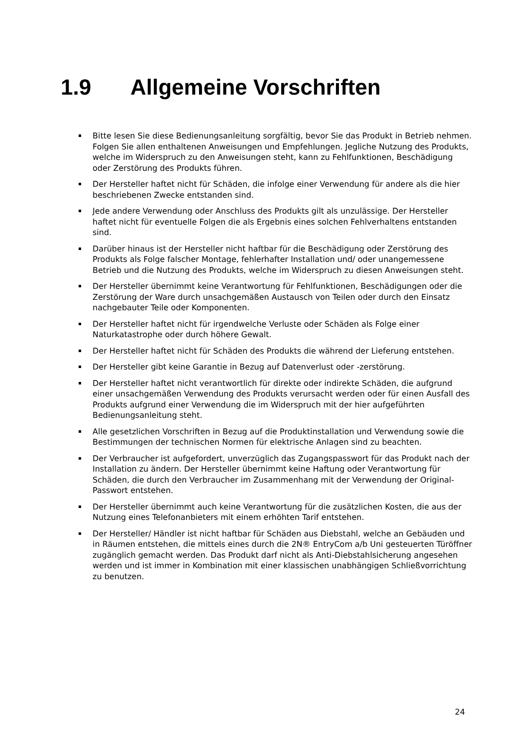1.9 Allgemeine Vorschriften
Bitte lesen Sie diese Bedienungsanleitung sorgfältig, bevor Sie das Produkt in Betrieb nehmen. Folgen Sie allen enthaltenen Anweisungen und Empfehlungen. Jegliche Nutzung des Produkts, welche im Widerspruch zu den Anweisungen steht, kann zu Fehlfunktionen, Beschädigung oder Zerstörung des Produkts führen.
Der Hersteller haftet nicht für Schäden, die infolge einer Verwendung für andere als die hier beschriebenen Zwecke entstanden sind.
Jede andere Verwendung oder Anschluss des Produkts gilt als unzulässige. Der Hersteller haftet nicht für eventuelle Folgen die als Ergebnis eines solchen Fehlverhaltens entstanden sind.
Darüber hinaus ist der Hersteller nicht haftbar für die Beschädigung oder Zerstörung des Produkts als Folge falscher Montage, fehlerhafter Installation und/ oder unangemessene Betrieb und die Nutzung des Produkts, welche im Widerspruch zu diesen Anweisungen steht.
Der Hersteller übernimmt keine Verantwortung für Fehlfunktionen, Beschädigungen oder die Zerstörung der Ware durch unsachgemäßen Austausch von Teilen oder durch den Einsatz nachgebauter Teile oder Komponenten.
Der Hersteller haftet nicht für irgendwelche Verluste oder Schäden als Folge einer Naturkatastrophe oder durch höhere Gewalt.
Der Hersteller haftet nicht für Schäden des Produkts die während der Lieferung entstehen.
Der Hersteller gibt keine Garantie in Bezug auf Datenverlust oder -zerstörung.
Der Hersteller haftet nicht verantwortlich für direkte oder indirekte Schäden, die aufgrund einer unsachgemäßen Verwendung des Produkts verursacht werden oder für einen Ausfall des Produkts aufgrund einer Verwendung die im Widerspruch mit der hier aufgeführten Bedienungsanleitung steht.
Alle gesetzlichen Vorschriften in Bezug auf die Produktinstallation und Verwendung sowie die Bestimmungen der technischen Normen für elektrische Anlagen sind zu beachten.
Der Verbraucher ist aufgefordert, unverzüglich das Zugangspasswort für das Produkt nach der Installation zu ändern. Der Hersteller übernimmt keine Haftung oder Verantwortung für Schäden, die durch den Verbraucher im Zusammenhang mit der Verwendung der Original-Passwort entstehen.
Der Hersteller übernimmt auch keine Verantwortung für die zusätzlichen Kosten, die aus der Nutzung eines Telefonanbieters mit einem erhöhten Tarif entstehen.
Der Hersteller/ Händler ist nicht haftbar für Schäden aus Diebstahl, welche an Gebäuden und in Räumen entstehen, die mittels eines durch die 2N® EntryCom a/b Uni gesteuerten Türöffner zugänglich gemacht werden. Das Produkt darf nicht als Anti-Diebstahlsicherung angesehen werden und ist immer in Kombination mit einer klassischen unabhängigen Schließvorrichtung zu benutzen.
24